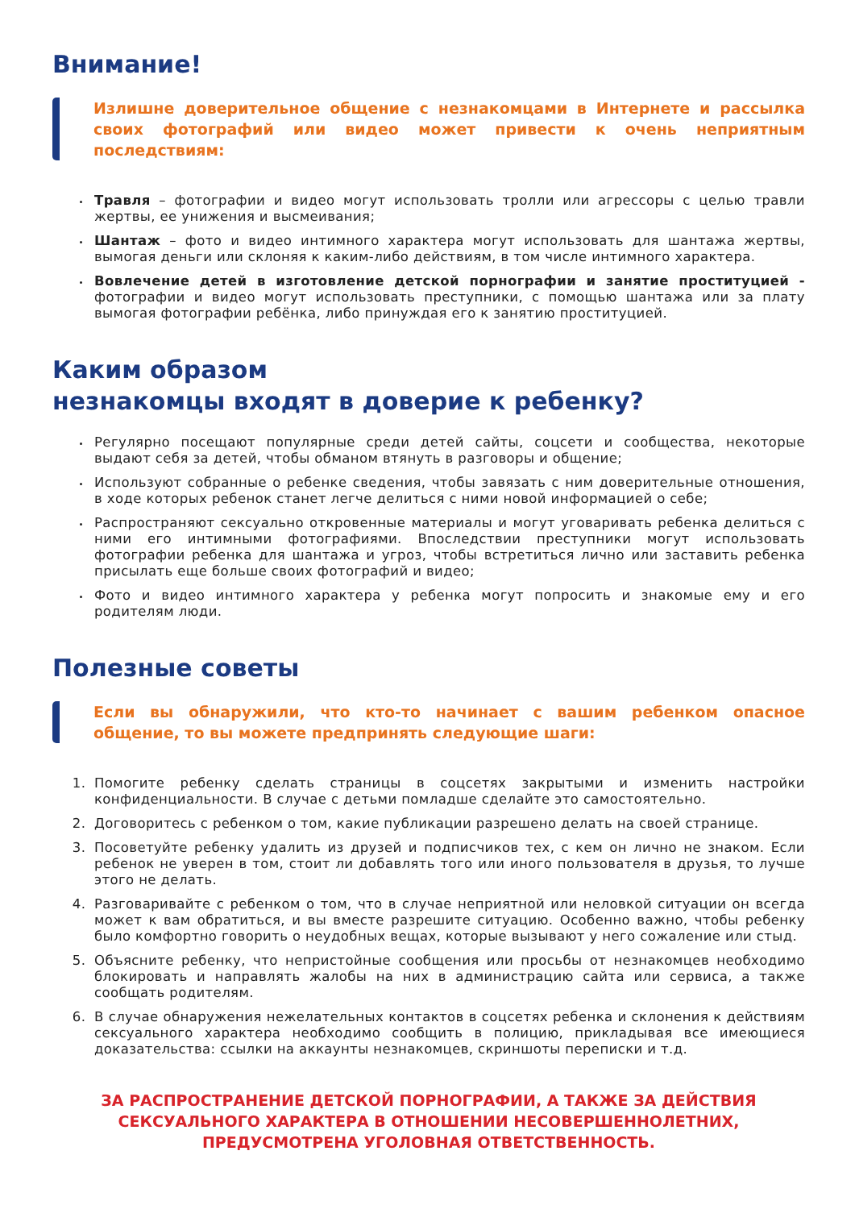Внимание!
Излишне доверительное общение с незнакомцами в Интернете и рассылка своих фотографий или видео может привести к очень неприятным последствиям:
Травля – фотографии и видео могут использовать тролли или агрессоры с целью травли жертвы, ее унижения и высмеивания;
Шантаж – фото и видео интимного характера могут использовать для шантажа жертвы, вымогая деньги или склоняя к каким-либо действиям, в том числе интимного характера.
Вовлечение детей в изготовление детской порнографии и занятие проституцией - фотографии и видео могут использовать преступники, с помощью шантажа или за плату вымогая фотографии ребёнка, либо принуждая его к занятию проституцией.
Каким образом
незнакомцы входят в доверие к ребенку?
Регулярно посещают популярные среди детей сайты, соцсети и сообщества, некоторые выдают себя за детей, чтобы обманом втянуть в разговоры и общение;
Используют собранные о ребенке сведения, чтобы завязать с ним доверительные отношения, в ходе которых ребенок станет легче делиться с ними новой информацией о себе;
Распространяют сексуально откровенные материалы и могут уговаривать ребенка делиться с ними его интимными фотографиями. Впоследствии преступники могут использовать фотографии ребенка для шантажа и угроз, чтобы встретиться лично или заставить ребенка присылать еще больше своих фотографий и видео;
Фото и видео интимного характера у ребенка могут попросить и знакомые ему и его родителям люди.
Полезные советы
Если вы обнаружили, что кто-то начинает с вашим ребенком опасное общение, то вы можете предпринять следующие шаги:
Помогите ребенку сделать страницы в соцсетях закрытыми и изменить настройки конфиденциальности. В случае с детьми помладше сделайте это самостоятельно.
Договоритесь с ребенком о том, какие публикации разрешено делать на своей странице.
Посоветуйте ребенку удалить из друзей и подписчиков тех, с кем он лично не знаком. Если ребенок не уверен в том, стоит ли добавлять того или иного пользователя в друзья, то лучше этого не делать.
Разговаривайте с ребенком о том, что в случае неприятной или неловкой ситуации он всегда может к вам обратиться, и вы вместе разрешите ситуацию. Особенно важно, чтобы ребенку было комфортно говорить о неудобных вещах, которые вызывают у него сожаление или стыд.
Объясните ребенку, что непристойные сообщения или просьбы от незнакомцев необходимо блокировать и направлять жалобы на них в администрацию сайта или сервиса, а также сообщать родителям.
В случае обнаружения нежелательных контактов в соцсетях ребенка и склонения к действиям сексуального характера необходимо сообщить в полицию, прикладывая все имеющиеся доказательства: ссылки на аккаунты незнакомцев, скриншоты переписки и т.д.
ЗА РАСПРОСТРАНЕНИЕ ДЕТСКОЙ ПОРНОГРАФИИ, А ТАКЖЕ ЗА ДЕЙСТВИЯ СЕКСУАЛЬНОГО ХАРАКТЕРА В ОТНОШЕНИИ НЕСОВЕРШЕННОЛЕТНИХ, ПРЕДУСМОТРЕНА УГОЛОВНАЯ ОТВЕТСТВЕННОСТЬ.